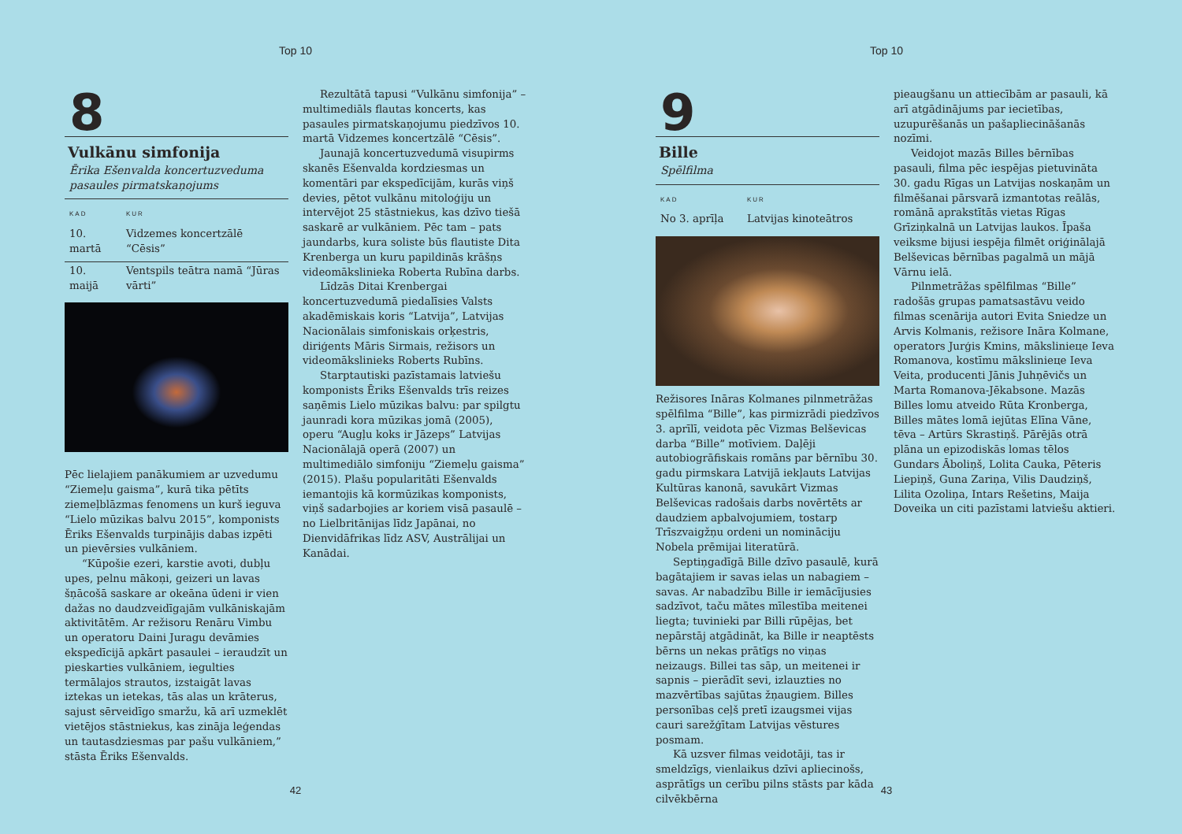Top 10
8
Vulkānu simfonija
Ērika Ešenvalda koncertuzveduma pasaules pirmatskaņojums
| KAD | KUR |
| --- | --- |
| 10. martā | Vidzemes koncertzālē “Cēsis” |
| 10. maijā | Ventspils teātra namā “Jūras vārti” |
Pēc lielajiem panākumiem ar uzvedumu “Ziemeļu gaisma”, kurā tika pētīts ziemeļblāzmas fenomens un kurš ieguva “Lielo mūzikas balvu 2015”, komponists Ēriks Ešenvalds turpinājis dabas izpēti un pievērsies vulkāniem.
“Kūpošie ezeri, karstie avoti, dubļu upes, pelnu mākoņi, geizeri un lavas šņācošā saskare ar okeāna ūdeni ir vien dažas no daudzveidīgajām vulkāniskajām aktivitātēm. Ar režisoru Renāru Vimbu un operatoru Daini Juragu devāmies ekspedīcijā apkārt pasaulei – ieraudzīt un pieskarties vulkāniem, iegulties termālajos strautos, izstaigāt lavas iztekas un ietekas, tās alas un krāterus, sajust sērveidīgo smaržu, kā arī uzmeklēt vietējos stāstniekus, kas zināja leģendas un tautasdziesmas par pašu vulkāniem,” stāsta Ēriks Ešenvalds.
Rezultātā tapusi “Vulkānu simfonija” – multimediāls flautas koncerts, kas pasaules pirmatskaņojumu piedzīvos 10. martā Vidzemes koncertzālē “Cēsis”.
Jaunajā koncertuzvedumā visupirms skanēs Ešenvalda kordziesmas un komentāri par ekspedīcijām, kurās viņš devies, pētot vulkānu mitoloģiju un intervējot 25 stāstniekus, kas dzīvo tiešā saskarē ar vulkāniem. Pēc tam – pats jaundarbs, kura soliste būs flautiste Dita Krenberga un kuru papildinās krāšņs videomākslinieka Roberta Rubīna darbs.
Līdzās Ditai Krenbergai koncertuzvedumā piedalīsies Valsts akadēmiskais koris “Latvija”, Latvijas Nacionālais simfoniskais orķestris, diriģents Māris Sirmais, režisors un videomākslinieks Roberts Rubīns.
Starptautiski pazīstamais latviešu komponists Ēriks Ešenvalds trīs reizes saņēmis Lielo mūzikas balvu: par spilgtu jaunradi kora mūzikas jomā (2005), operu “Augļu koks ir Jāzeps” Latvijas Nacionālajā operā (2007) un multimediālo simfoniju “Ziemeļu gaisma” (2015). Plašu popularitāti Ešenvalds iemantojis kā kormūzikas komponists, viņš sadarbojies ar koriem visā pasaulē – no Lielbritānijas līdz Japānai, no Dienvidāfrikas līdz ASV, Austrālijai un Kanādai.
42
Top 10
9
Bille
Spēlfilma
| KAD | KUR |
| --- | --- |
| No 3. aprīļa | Latvijas kinoteātros |
Režisores Ināras Kolmanes pilnmetrāžas spēlfilma “Bille”, kas pirmizrādi piedzīvos 3. aprīlī, veidota pēc Vizmas Belševicas darba “Bille” motīviem. Daļēji autobiogrāfiskais romāns par bērnību 30. gadu pirmskara Latvijā iekļauts Latvijas Kultūras kanonā, savukārt Vizmas Belševicas radošais darbs novērtēts ar daudziem apbalvojumiem, tostarp Trīszvaigžņu ordeni un nomināciju Nobela prēmijai literatūrā.
Septiņgadīgā Bille dzīvo pasaulē, kurā bagātajiem ir savas ielas un nabagiem – savas. Ar nabadzību Bille ir iemācījusies sadzīvot, taču mātes mīlestība meitenei liegta; tuvinieki par Billi rūpējas, bet nepārstāj atgādināt, ka Bille ir neaptēsts bērns un nekas prātīgs no viņas neizaugs. Billei tas sāp, un meitenei ir sapnis – pierādīt sevi, izlauzties no mazvērtības sajūtas žņaugiem. Billes personības ceļš pretī izaugsmei vijas cauri sarežģītam Latvijas vēstures posmam.
Kā uzsver filmas veidotāji, tas ir smeldzīgs, vienlaikus dzīvi apliecinošs, asprātīgs un cerību pilns stāsts par kāda cilvēkbērna
pieaugšanu un attiecībām ar pasauli, kā arī atgādinājums par iecietības, uzupurēšanās un pašapliecināšanās nozīmi.
Veidojot mazās Billes bērnības pasauli, filma pēc iespējas pietuvināta 30. gadu Rīgas un Latvijas noskaņām un filmēšanai pārsvarā izmantotas reālās, romānā aprakstītās vietas Rīgas Grīziņkalnā un Latvijas laukos. Īpaša veiksme bijusi iespēja filmēt oriģinālajā Belševicas bērnības pagalmā un mājā Vārnu ielā.
Pilnmetrāžas spēlfilmas “Bille” radošās grupas pamatsastāvu veido filmas scenārija autori Evita Sniedze un Arvis Kolmanis, režisore Ināra Kolmane, operators Jurģis Kmins, mākslinieце Ieva Romanova, kostīmu mākslinieце Ieva Veita, producenti Jānis Juhņēvičs un Marta Romanova-Jēkabsone. Mazās Billes lomu atveido Rūta Kronberga, Billes mātes lomā iejūtas Elīna Vāne, tēva – Artūrs Skrastiņš. Pārējās otrā plāna un epizodiskās lomas tēlos Gundars Āboliņš, Lolita Cauka, Pēteris Liepiņš, Guna Zariņa, Vilis Daudziņš, Lilita Ozoliņa, Intars Rešetins, Maija Doveika un citi pazīstami latviešu aktieri.
43